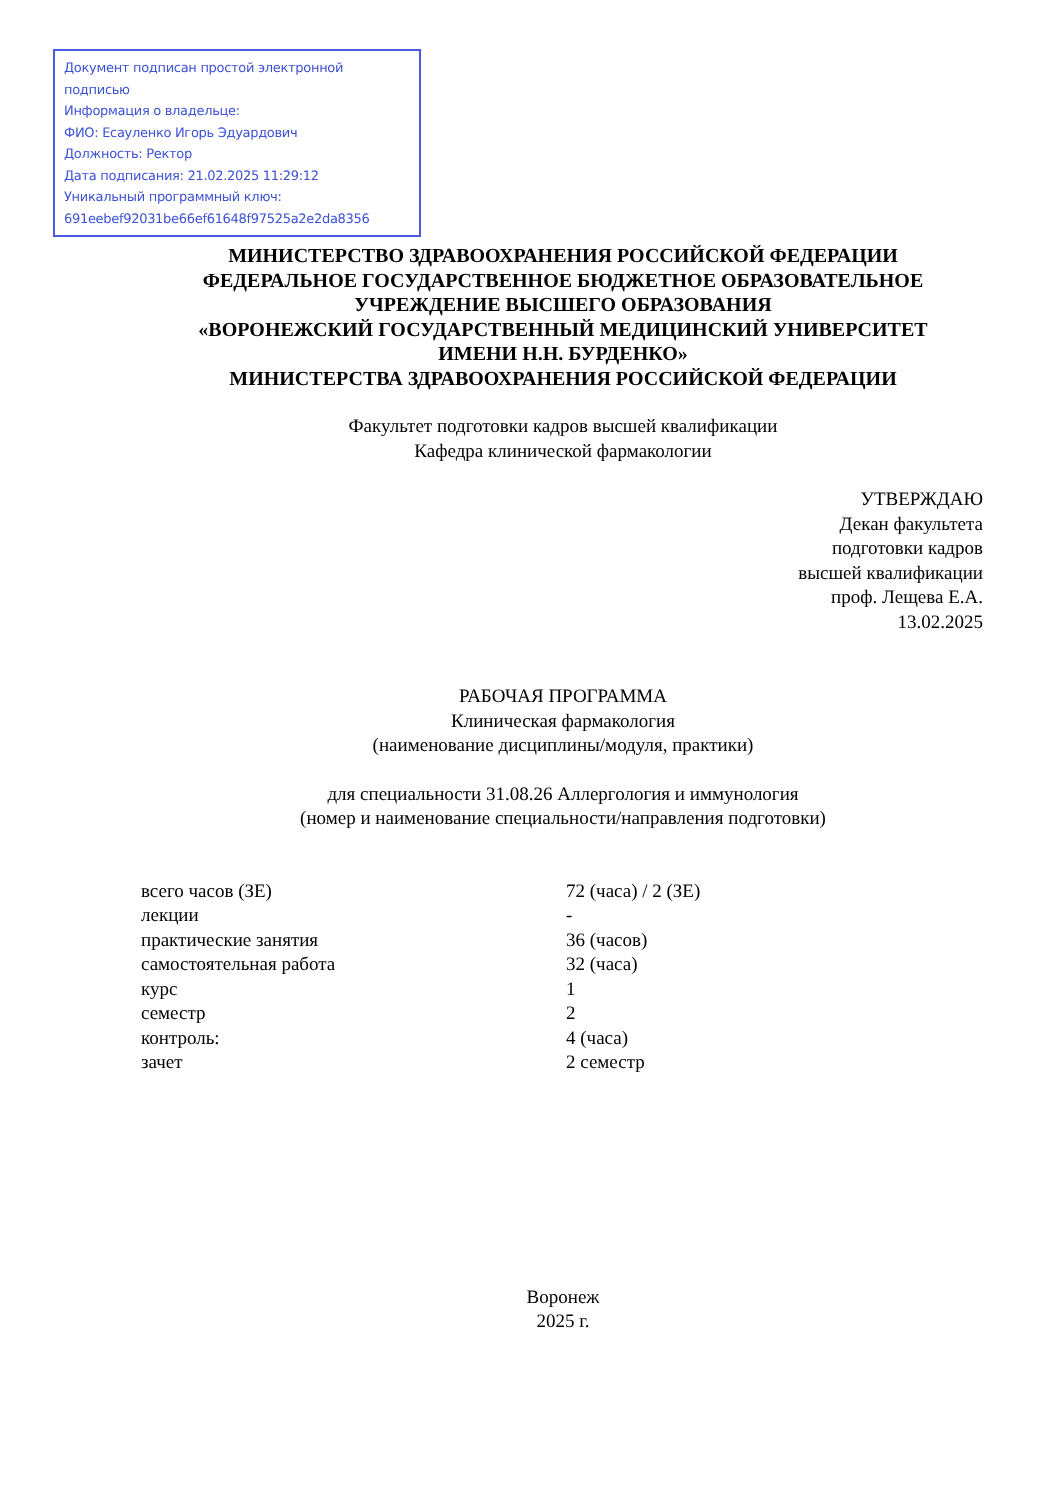Документ подписан простой электронной подписью
Информация о владельце:
ФИО: Есауленко Игорь Эдуардович
Должность: Ректор
Дата подписания: 21.02.2025 11:29:12
Уникальный программный ключ:
691eebef92031be66ef61648f97525a2e2da8356
МИНИСТЕРСТВО ЗДРАВООХРАНЕНИЯ РОССИЙСКОЙ ФЕДЕРАЦИИ
ФЕДЕРАЛЬНОЕ ГОСУДАРСТВЕННОЕ БЮДЖЕТНОЕ ОБРАЗОВАТЕЛЬНОЕ
УЧРЕЖДЕНИЕ ВЫСШЕГО ОБРАЗОВАНИЯ
«ВОРОНЕЖСКИЙ ГОСУДАРСТВЕННЫЙ МЕДИЦИНСКИЙ УНИВЕРСИТЕТ
ИМЕНИ Н.Н. БУРДЕНКО»
МИНИСТЕРСТВА ЗДРАВООХРАНЕНИЯ РОССИЙСКОЙ ФЕДЕРАЦИИ
Факультет подготовки кадров высшей квалификации
Кафедра клинической фармакологии
УТВЕРЖДАЮ
Декан факультета
подготовки кадров
высшей квалификации
проф. Лещева Е.А.
13.02.2025
РАБОЧАЯ ПРОГРАММА
Клиническая фармакология
(наименование дисциплины/модуля, практики)
для специальности 31.08.26 Аллергология и иммунология
(номер и наименование специальности/направления подготовки)
| всего часов (ЗЕ) | 72 (часа) / 2 (ЗЕ) |
| лекции | - |
| практические занятия | 36 (часов) |
| самостоятельная работа | 32 (часа) |
| курс | 1 |
| семестр | 2 |
| контроль: | 4 (часа) |
| зачет | 2 семестр |
Воронеж
2025 г.